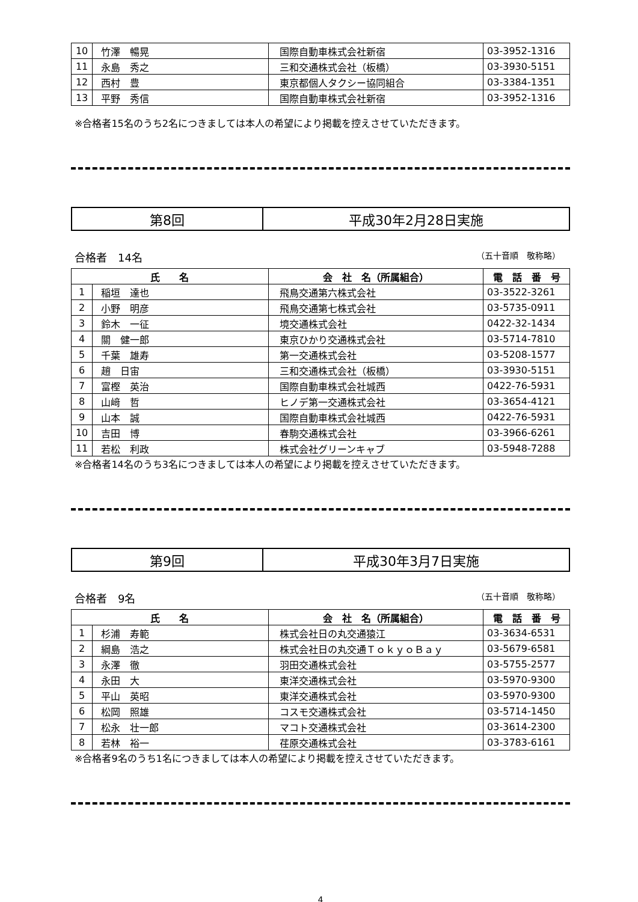| 10 | 竹澤 暢晃 | 国際自動車株式会社新宿 | 03-3952-1316 |
| 11 | 永島 秀之 | 三和交通株式会社（板橋） | 03-3930-5151 |
| 12 | 西村 豊 | 東京都個人タクシー協同組合 | 03-3384-1351 |
| 13 | 平野 秀信 | 国際自動車株式会社新宿 | 03-3952-1316 |
※合格者15名のうち2名につきましては本人の希望により掲載を控えさせていただきます。
第8回 平成30年2月28日実施
合格者　14名 （五十音順　敬称略）
| 氏 名 | | 会 社 名（所属組合） | 電 話 番 号 |
| --- | --- | --- | --- |
| 1 | 稲垣 達也 | 飛鳥交通第六株式会社 | 03-3522-3261 |
| 2 | 小野 明彦 | 飛鳥交通第七株式会社 | 03-5735-0911 |
| 3 | 鈴木 一征 | 境交通株式会社 | 0422-32-1434 |
| 4 | 關 健一郎 | 東京ひかり交通株式会社 | 03-5714-7810 |
| 5 | 千葉 雄寿 | 第一交通株式会社 | 03-5208-1577 |
| 6 | 趙 日宙 | 三和交通株式会社（板橋） | 03-3930-5151 |
| 7 | 富樫 英治 | 国際自動車株式会社城西 | 0422-76-5931 |
| 8 | 山﨑 哲 | ヒノデ第一交通株式会社 | 03-3654-4121 |
| 9 | 山本 誠 | 国際自動車株式会社城西 | 0422-76-5931 |
| 10 | 吉田 博 | 春駒交通株式会社 | 03-3966-6261 |
| 11 | 若松 利政 | 株式会社グリーンキャブ | 03-5948-7288 |
※合格者14名のうち3名につきましては本人の希望により掲載を控えさせていただきます。
第9回 平成30年3月7日実施
合格者　9名 （五十音順　敬称略）
| 氏 名 | | 会 社 名（所属組合） | 電 話 番 号 |
| --- | --- | --- | --- |
| 1 | 杉浦 寿範 | 株式会社日の丸交通猿江 | 03-3634-6531 |
| 2 | 綱島 浩之 | 株式会社日の丸交通ＴｏｋｙｏＢａｙ | 03-5679-6581 |
| 3 | 永澤 徹 | 羽田交通株式会社 | 03-5755-2577 |
| 4 | 永田 大 | 東洋交通株式会社 | 03-5970-9300 |
| 5 | 平山 英昭 | 東洋交通株式会社 | 03-5970-9300 |
| 6 | 松岡 照雄 | コスモ交通株式会社 | 03-5714-1450 |
| 7 | 松永 壮一郎 | マコト交通株式会社 | 03-3614-2300 |
| 8 | 若林 裕一 | 荏原交通株式会社 | 03-3783-6161 |
※合格者9名のうち1名につきましては本人の希望により掲載を控えさせていただきます。
4